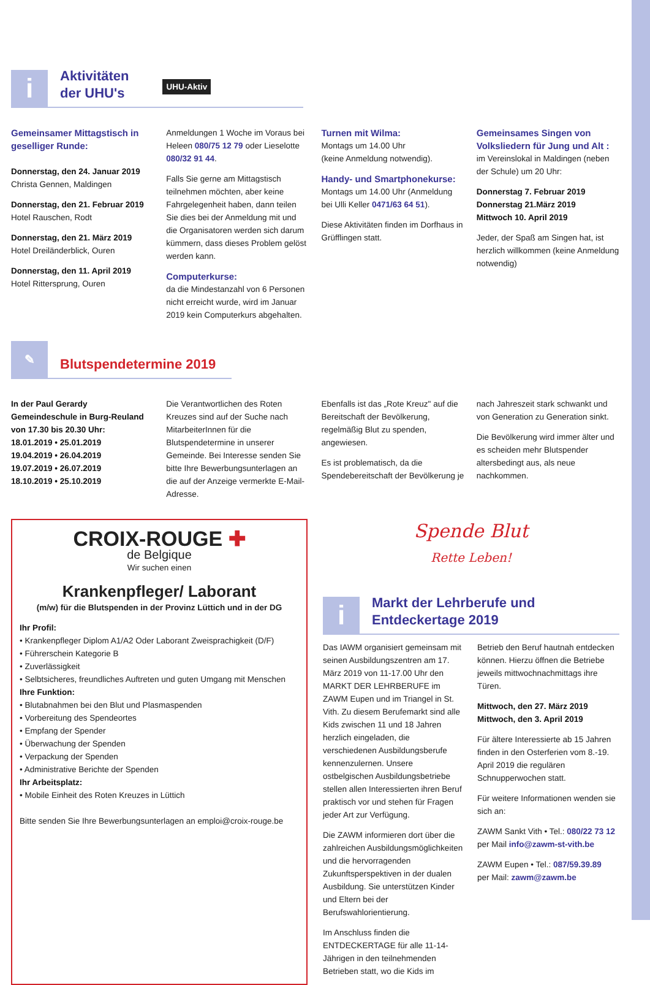i
Aktivitäten
der UHU's
UHU-Aktiv
Gemeinsamer Mittagstisch in geselliger Runde:
Donnerstag, den 24. Januar 2019
Christa Gennen, Maldingen
Donnerstag, den 21. Februar 2019
Hotel Rauschen, Rodt
Donnerstag, den 21. März 2019
Hotel Dreiländerblick, Ouren
Donnerstag, den 11. April 2019
Hotel Rittersprung, Ouren
Anmeldungen 1 Woche im Voraus bei Heleen 080/75 12 79 oder Lieselotte 080/32 91 44.
Falls Sie gerne am Mittagstisch teilnehmen möchten, aber keine Fahrgelegenheit haben, dann teilen Sie dies bei der Anmeldung mit und die Organisatoren werden sich darum kümmern, dass dieses Problem gelöst werden kann.
Computerkurse:
da die Mindestanzahl von 6 Personen nicht erreicht wurde, wird im Januar 2019 kein Computerkurs abgehalten.
Turnen mit Wilma:
Montags um 14.00 Uhr
(keine Anmeldung notwendig).
Handy- und Smartphonekurse:
Montags um 14.00 Uhr (Anmeldung bei Ulli Keller 0471/63 64 51).
Diese Aktivitäten finden im Dorfhaus in Grüfflingen statt.
Gemeinsames Singen von Volksliedern für Jung und Alt :
im Vereinslokal in Maldingen (neben der Schule) um 20 Uhr:
Donnerstag 7. Februar 2019
Donnerstag 21.März 2019
Mittwoch 10. April 2019
Jeder, der Spaß am Singen hat, ist herzlich willkommen (keine Anmeldung notwendig)
✎
Blutspendetermine 2019
In der Paul Gerardy Gemeindeschule in Burg-Reuland von 17.30 bis 20.30 Uhr:
18.01.2019 • 25.01.2019
19.04.2019 • 26.04.2019
19.07.2019 • 26.07.2019
18.10.2019 • 25.10.2019
Die Verantwortlichen des Roten Kreuzes sind auf der Suche nach MitarbeiterInnen für die Blutspendetermine in unserer Gemeinde. Bei Interesse senden Sie bitte Ihre Bewerbungsunterlagen an die auf der Anzeige vermerkte E-Mail-Adresse.
Ebenfalls ist das „Rote Kreuz" auf die Bereitschaft der Bevölkerung, regelmäßig Blut zu spenden, angewiesen.
Es ist problematisch, da die Spendebereitschaft der Bevölkerung je
nach Jahreszeit stark schwankt und von Generation zu Generation sinkt.
Die Bevölkerung wird immer älter und es scheiden mehr Blutspender altersbedingt aus, als neue nachkommen.
CROIX-ROUGE ✚
de Belgique
Wir suchen einen
Krankenpfleger/ Laborant
(m/w) für die Blutspenden in der Provinz Lüttich und in der DG
Ihr Profil:
• Krankenpfleger Diplom A1/A2 Oder Laborant Zweisprachigkeit (D/F)
• Führerschein Kategorie B
• Zuverlässigkeit
• Selbtsicheres, freundliches Auftreten und guten Umgang mit Menschen
Ihre Funktion:
• Blutabnahmen bei den Blut und Plasmaspenden
• Vorbereitung des Spendeortes
• Empfang der Spender
• Überwachung der Spenden
• Verpackung der Spenden
• Administrative Berichte der Spenden
Ihr Arbeitsplatz:
• Mobile Einheit des Roten Kreuzes in Lüttich
Bitte senden Sie Ihre Bewerbungsunterlagen an emploi@croix-rouge.be
Spende Blut
Rette Leben!
i
Markt der Lehrberufe und
Entdeckertage 2019
Das IAWM organisiert gemeinsam mit seinen Ausbildungszentren am 17. März 2019 von 11-17.00 Uhr den MARKT DER LEHRBERUFE im ZAWM Eupen und im Triangel in St. Vith. Zu diesem Berufemarkt sind alle Kids zwischen 11 und 18 Jahren herzlich eingeladen, die verschiedenen Ausbildungsberufe kennenzulernen. Unsere ostbelgischen Ausbildungsbetriebe stellen allen Interessierten ihren Beruf praktisch vor und stehen für Fragen jeder Art zur Verfügung.
Die ZAWM informieren dort über die zahlreichen Ausbildungsmöglichkeiten und die hervorragenden Zukunftsperspektiven in der dualen Ausbildung. Sie unterstützen Kinder und Eltern bei der Berufswahlorientierung.
Im Anschluss finden die ENTDECKERTAGE für alle 11-14-Jährigen in den teilnehmenden Betrieben statt, wo die Kids im
Betrieb den Beruf hautnah entdecken können. Hierzu öffnen die Betriebe jeweils mittwochnachmittags ihre Türen.
Mittwoch, den 27. März 2019
Mittwoch, den 3. April 2019
Für ältere Interessierte ab 15 Jahren finden in den Osterferien vom 8.-19. April 2019 die regulären Schnupperwochen statt.
Für weitere Informationen wenden sie sich an:
ZAWM Sankt Vith • Tel.: 080/22 73 12
per Mail info@zawm-st-vith.be
ZAWM Eupen • Tel.: 087/59.39.89
per Mail: zawm@zawm.be